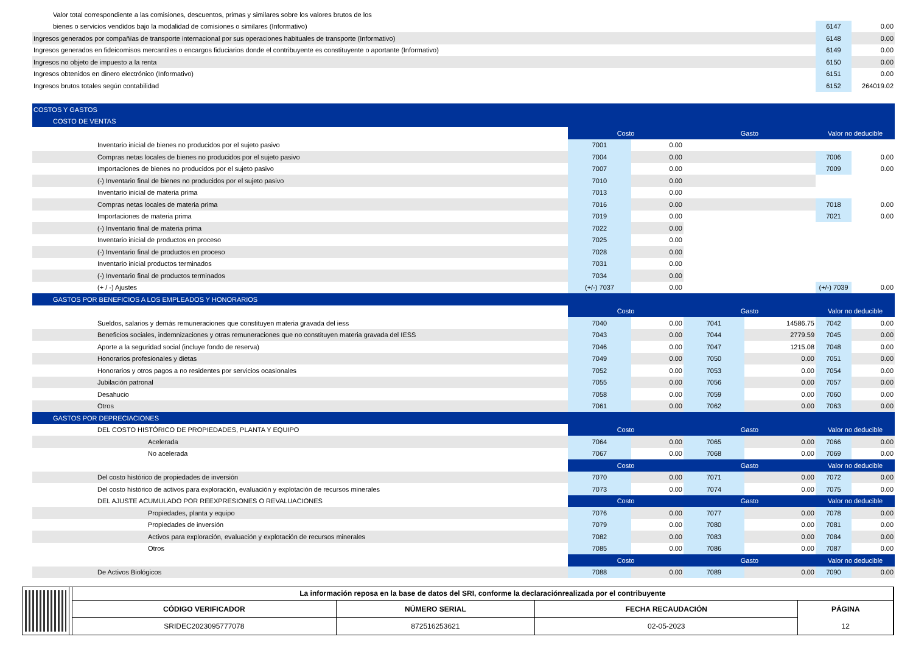| Valor total correspondiente a las comisiones, descuentos, primas y similares sobre los valores brutos de los | | | | | | |
| bienes o servicios vendidos bajo la modalidad de comisiones o similares (Informativo) | | | | | 6147 | 0.00 |
| Ingresos generados por compañías de transporte internacional por sus operaciones habituales de transporte (Informativo) | | | | | 6148 | 0.00 |
| Ingresos generados en fideicomisos mercantiles o encargos fiduciarios donde el contribuyente es constituyente o aportante (Informativo) | | | | | 6149 | 0.00 |
| Ingresos no objeto de impuesto a la renta | | | | | 6150 | 0.00 |
| Ingresos obtenidos en dinero electrónico (Informativo) | | | | | 6151 | 0.00 |
| Ingresos brutos totales según contabilidad | | | | | 6152 | 264019.02 |
| COSTOS Y GASTOS | | | | | | |
| COSTO DE VENTAS | | | | | | |
| | Costo | | Gasto | | Valor no deducible | |
| Inventario inicial de bienes no producidos por el sujeto pasivo | 7001 | 0.00 | | | | |
| Compras netas locales de bienes no producidos por el sujeto pasivo | 7004 | 0.00 | | | 7006 | 0.00 |
| Importaciones de bienes no producidos por el sujeto pasivo | 7007 | 0.00 | | | 7009 | 0.00 |
| (-) Inventario final de bienes no producidos por el sujeto pasivo | 7010 | 0.00 | | | | |
| Inventario inicial de materia prima | 7013 | 0.00 | | | | |
| Compras netas locales de materia prima | 7016 | 0.00 | | | 7018 | 0.00 |
| Importaciones de materia prima | 7019 | 0.00 | | | 7021 | 0.00 |
| (-) Inventario final de materia prima | 7022 | 0.00 | | | | |
| Inventario inicial de productos en proceso | 7025 | 0.00 | | | | |
| (-) Inventario final de productos en proceso | 7028 | 0.00 | | | | |
| Inventario inicial productos terminados | 7031 | 0.00 | | | | |
| (-) Inventario final de productos terminados | 7034 | 0.00 | | | | |
| (+ / -) Ajustes | (+/-) 7037 | 0.00 | | | (+/-) 7039 | 0.00 |
| GASTOS POR BENEFICIOS A LOS EMPLEADOS Y HONORARIOS | | | | | | |
| | Costo | | Gasto | | Valor no deducible | |
| Sueldos, salarios y demás remuneraciones que constituyen materia gravada del iess | 7040 | 0.00 | 7041 | 14586.75 | 7042 | 0.00 |
| Beneficios sociales, indemnizaciones y otras remuneraciones que no constituyen materia gravada del IESS | 7043 | 0.00 | 7044 | 2779.59 | 7045 | 0.00 |
| Aporte a la seguridad social (incluye fondo de reserva) | 7046 | 0.00 | 7047 | 1215.08 | 7048 | 0.00 |
| Honorarios profesionales y dietas | 7049 | 0.00 | 7050 | 0.00 | 7051 | 0.00 |
| Honorarios y otros pagos a no residentes por servicios ocasionales | 7052 | 0.00 | 7053 | 0.00 | 7054 | 0.00 |
| Jubilación patronal | 7055 | 0.00 | 7056 | 0.00 | 7057 | 0.00 |
| Desahucio | 7058 | 0.00 | 7059 | 0.00 | 7060 | 0.00 |
| Otros | 7061 | 0.00 | 7062 | 0.00 | 7063 | 0.00 |
| GASTOS POR DEPRECIACIONES | | | | | | |
| DEL COSTO HISTÓRICO DE PROPIEDADES, PLANTA Y EQUIPO | Costo | | Gasto | | Valor no deducible | |
| Acelerada | 7064 | 0.00 | 7065 | 0.00 | 7066 | 0.00 |
| No acelerada | 7067 | 0.00 | 7068 | 0.00 | 7069 | 0.00 |
| | Costo | | Gasto | | Valor no deducible | |
| Del costo histórico de propiedades de inversión | 7070 | 0.00 | 7071 | 0.00 | 7072 | 0.00 |
| Del costo histórico de activos para exploración, evaluación y explotación de recursos minerales | 7073 | 0.00 | 7074 | 0.00 | 7075 | 0.00 |
| DEL AJUSTE ACUMULADO POR REEXPRESIONES O REVALUACIONES | Costo | | Gasto | | Valor no deducible | |
| Propiedades, planta y equipo | 7076 | 0.00 | 7077 | 0.00 | 7078 | 0.00 |
| Propiedades de inversión | 7079 | 0.00 | 7080 | 0.00 | 7081 | 0.00 |
| Activos para exploración, evaluación y explotación de recursos minerales | 7082 | 0.00 | 7083 | 0.00 | 7084 | 0.00 |
| Otros | 7085 | 0.00 | 7086 | 0.00 | 7087 | 0.00 |
| | Costo | | Gasto | | Valor no deducible | |
| De Activos Biológicos | 7088 | 0.00 | 7089 | 0.00 | 7090 | 0.00 |
| La información reposa en la base de datos del SRI, conforme la declaraciónrealizada por el contribuyente | | | |
| CÓDIGO VERIFICADOR | NÚMERO SERIAL | FECHA RECAUDACIÓN | PÁGINA 12 |
| SRIDEC2023095777078 | 872516253621 | 02-05-2023 | |